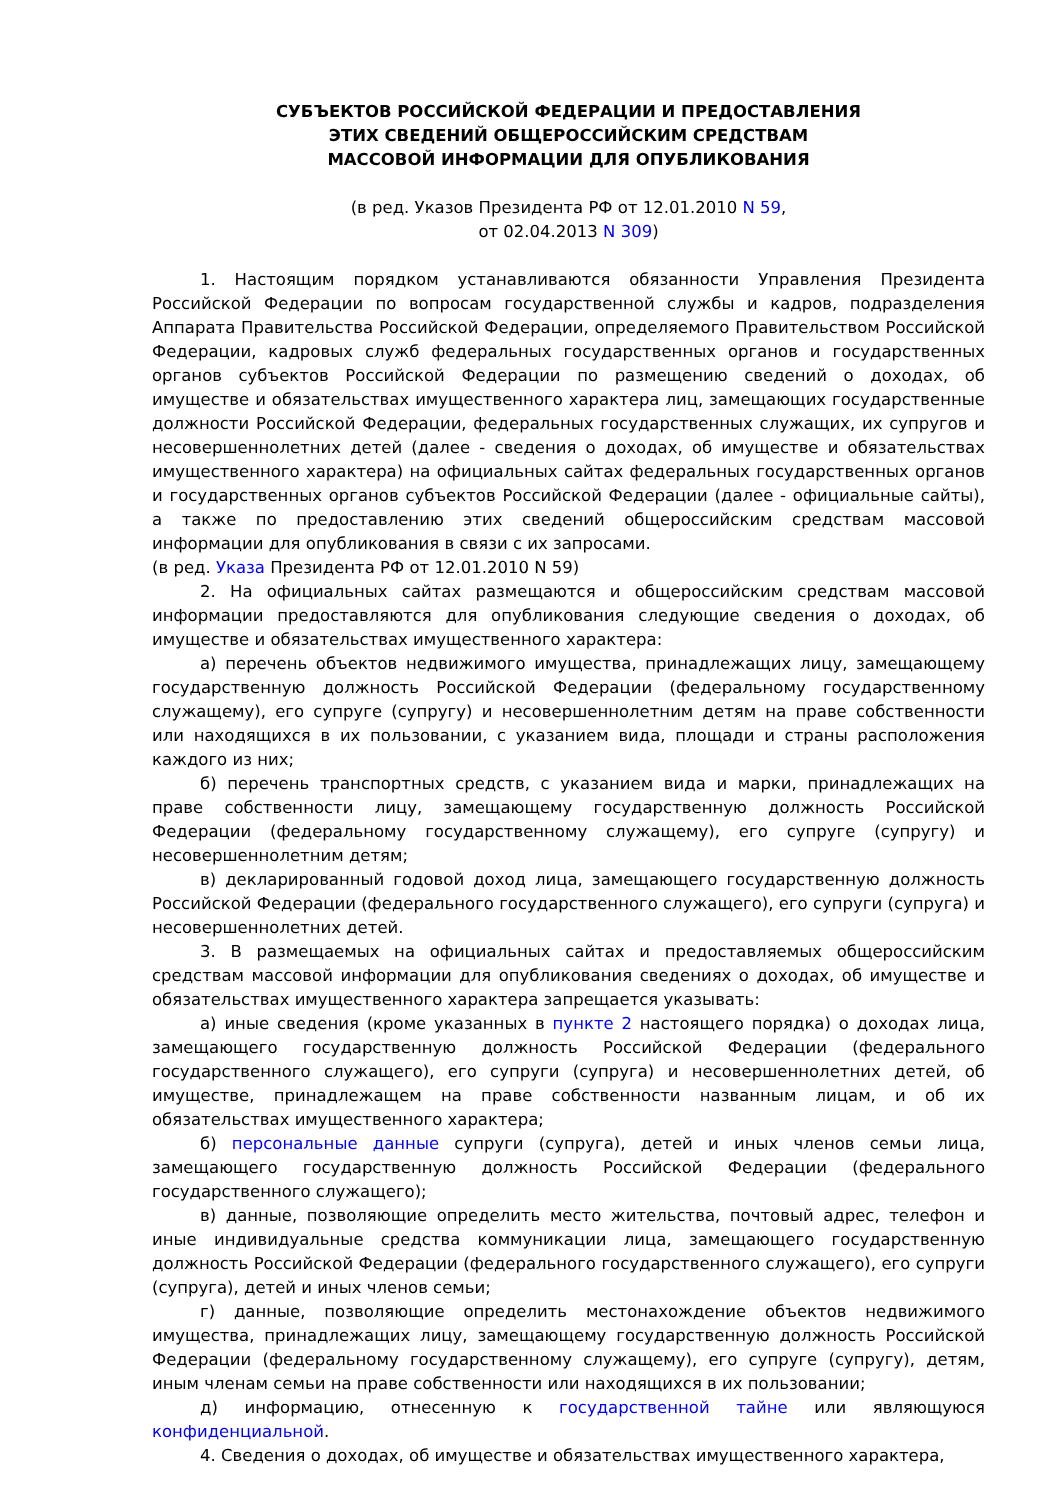СУБЪЕКТОВ РОССИЙСКОЙ ФЕДЕРАЦИИ И ПРЕДОСТАВЛЕНИЯ
ЭТИХ СВЕДЕНИЙ ОБЩЕРОССИЙСКИМ СРЕДСТВАМ
МАССОВОЙ ИНФОРМАЦИИ ДЛЯ ОПУБЛИКОВАНИЯ
(в ред. Указов Президента РФ от 12.01.2010 N 59,
от 02.04.2013 N 309)
1. Настоящим порядком устанавливаются обязанности Управления Президента Российской Федерации по вопросам государственной службы и кадров, подразделения Аппарата Правительства Российской Федерации, определяемого Правительством Российской Федерации, кадровых служб федеральных государственных органов и государственных органов субъектов Российской Федерации по размещению сведений о доходах, об имуществе и обязательствах имущественного характера лиц, замещающих государственные должности Российской Федерации, федеральных государственных служащих, их супругов и несовершеннолетних детей (далее - сведения о доходах, об имуществе и обязательствах имущественного характера) на официальных сайтах федеральных государственных органов и государственных органов субъектов Российской Федерации (далее - официальные сайты), а также по предоставлению этих сведений общероссийским средствам массовой информации для опубликования в связи с их запросами.
(в ред. Указа Президента РФ от 12.01.2010 N 59)
2. На официальных сайтах размещаются и общероссийским средствам массовой информации предоставляются для опубликования следующие сведения о доходах, об имуществе и обязательствах имущественного характера:
а) перечень объектов недвижимого имущества, принадлежащих лицу, замещающему государственную должность Российской Федерации (федеральному государственному служащему), его супруге (супругу) и несовершеннолетним детям на праве собственности или находящихся в их пользовании, с указанием вида, площади и страны расположения каждого из них;
б) перечень транспортных средств, с указанием вида и марки, принадлежащих на праве собственности лицу, замещающему государственную должность Российской Федерации (федеральному государственному служащему), его супруге (супругу) и несовершеннолетним детям;
в) декларированный годовой доход лица, замещающего государственную должность Российской Федерации (федерального государственного служащего), его супруги (супруга) и несовершеннолетних детей.
3. В размещаемых на официальных сайтах и предоставляемых общероссийским средствам массовой информации для опубликования сведениях о доходах, об имуществе и обязательствах имущественного характера запрещается указывать:
а) иные сведения (кроме указанных в пункте 2 настоящего порядка) о доходах лица, замещающего государственную должность Российской Федерации (федерального государственного служащего), его супруги (супруга) и несовершеннолетних детей, об имуществе, принадлежащем на праве собственности названным лицам, и об их обязательствах имущественного характера;
б) персональные данные супруги (супруга), детей и иных членов семьи лица, замещающего государственную должность Российской Федерации (федерального государственного служащего);
в) данные, позволяющие определить место жительства, почтовый адрес, телефон и иные индивидуальные средства коммуникации лица, замещающего государственную должность Российской Федерации (федерального государственного служащего), его супруги (супруга), детей и иных членов семьи;
г) данные, позволяющие определить местонахождение объектов недвижимого имущества, принадлежащих лицу, замещающему государственную должность Российской Федерации (федеральному государственному служащему), его супруге (супругу), детям, иным членам семьи на праве собственности или находящихся в их пользовании;
д) информацию, отнесенную к государственной тайне или являющуюся конфиденциальной.
4. Сведения о доходах, об имуществе и обязательствах имущественного характера,